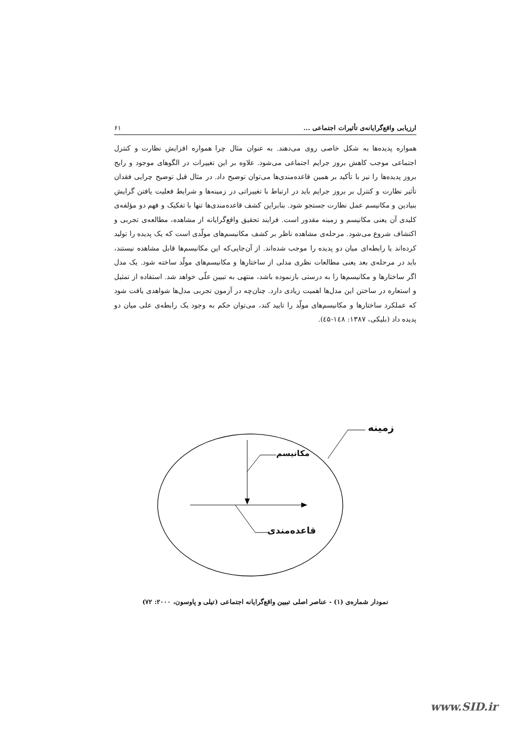ارزیابی واقع‌گرایانه‌ی تأثیرات اجتماعی ... ۶۱
همواره پدیده‌ها به شکل خاصی روی می‌دهند. به عنوان مثال چرا همواره افزایش نظارت و کنترل اجتماعی موجب کاهش بروز جرایم اجتماعی می‌شود. علاوه بر این تغییرات در الگوهای موجود و رایج بروز پدیده‌ها را نیز با تأکید بر همین قاعده‌مندی‌ها می‌توان توضیح داد. در مثال قبل توضیح چرایی فقدان تأثیر نظارت و کنترل بر بروز جرایم باید در ارتباط با تغییراتی در زمینه‌ها و شرایط فعلیت یافتن گرایش بنیادین و مکانیسم عمل نظارت جستجو شود. بنابراین کشف قاعده‌مندی‌ها تنها با تفکیک و فهم دو مؤلفه‌ی کلیدی آن یعنی مکانیسم و زمینه مقدور است. فرایند تحقیق واقع‌گرایانه از مشاهده، مطالعه‌ی تجربی و اکتشاف شروع می‌شود. مرحله‌ی مشاهده ناظر بر کشف مکانیسم‌های مولّدی است که یک پدیده را تولید کرده‌اند یا رابطه‌ای میان دو پدیده را موجب شده‌اند. از آن‌جایی‌که این مکانیسم‌ها قابل مشاهده نیستند، باید در مرحله‌ی بعد یعنی مطالعات نظری مدلی از ساختارها و مکانیسم‌های مولّد ساخته شود. یک مدل اگر ساختارها و مکانیسم‌ها را به درستی بازنموده باشد، منتهی به تبیین علّی خواهد شد. استفاده از تمثیل و استعاره در ساختن این مدل‌ها اهمیت زیادی دارد. چنان‌چه در آزمون تجربی مدل‌ها شواهدی یافت شود که عملکرد ساختارها و مکانیسم‌های مولّد را تایید کند، می‌توان حکم به وجود یک رابطه‌ی علی میان دو پدیده داد (بلیکی، ۱۳۸۷: ۱٤۸-٤۵).
زمینه
مکانیسم
قاعده‌مندی
نمودار شماره‌ی (۱) - عناصر اصلی تبیین واقع‌گرایانه اجتماعی (تیلی و پاوسون، ۲۰۰۰: ۷۲)
www.SID.ir